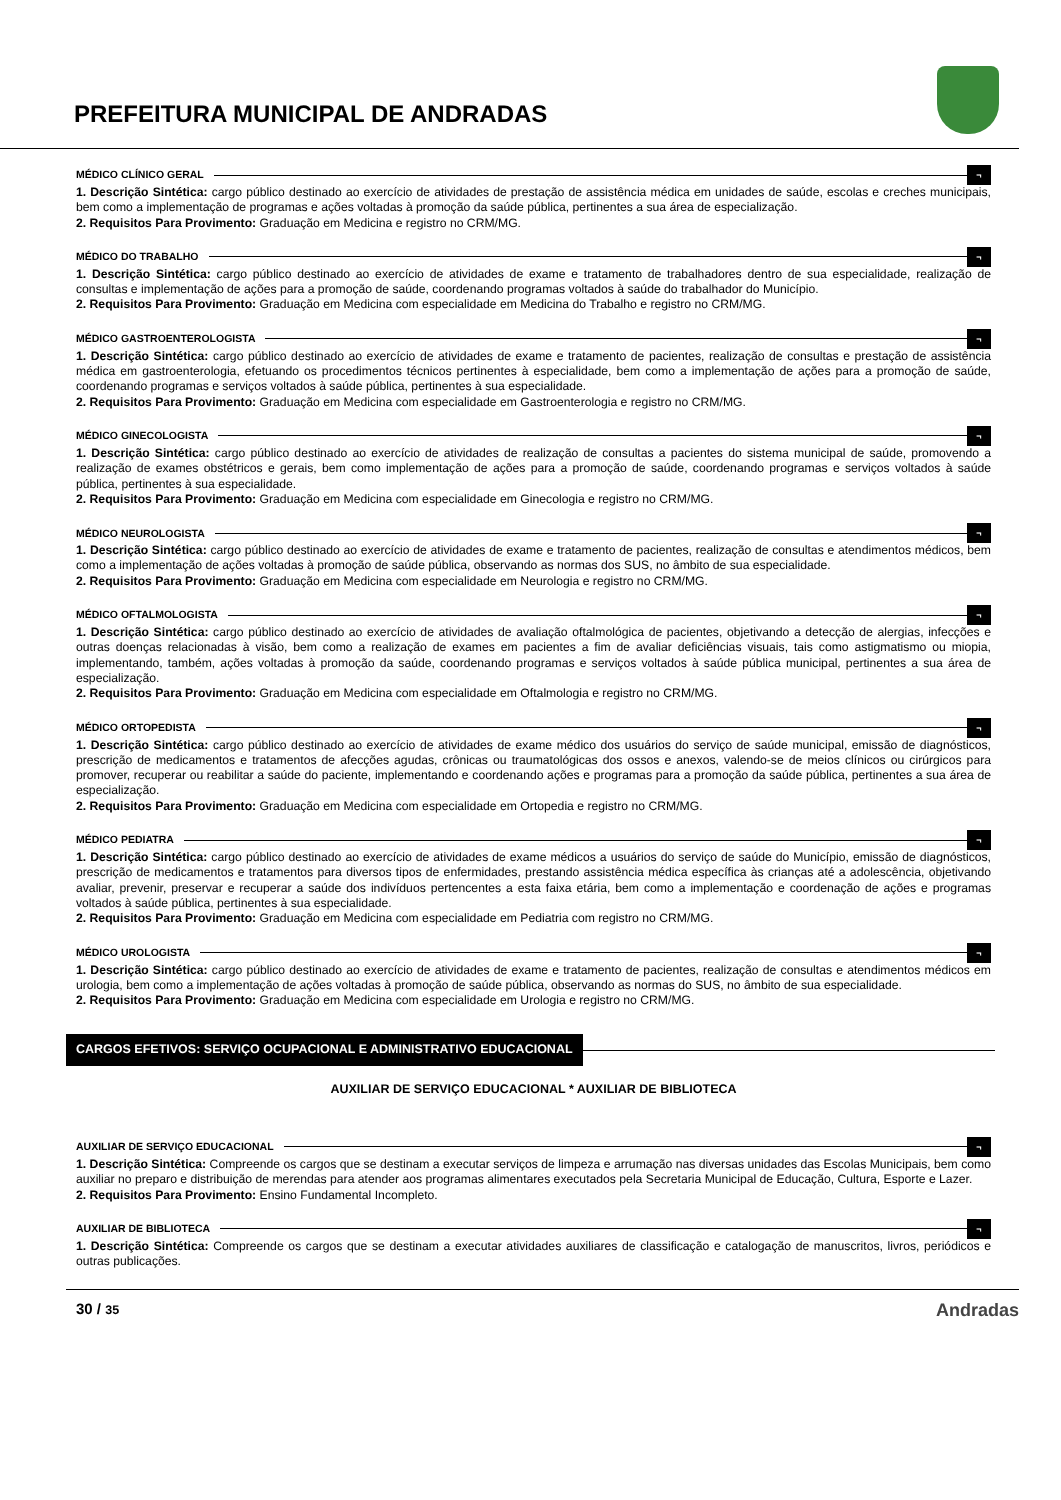PREFEITURA MUNICIPAL DE ANDRADAS
MÉDICO CLÍNICO GERAL ¬
1. Descrição Sintética: cargo público destinado ao exercício de atividades de prestação de assistência médica em unidades de saúde, escolas e creches municipais, bem como a implementação de programas e ações voltadas à promoção da saúde pública, pertinentes a sua área de especialização.
2. Requisitos Para Provimento: Graduação em Medicina e registro no CRM/MG.
MÉDICO DO TRABALHO ¬
1. Descrição Sintética: cargo público destinado ao exercício de atividades de exame e tratamento de trabalhadores dentro de sua especialidade, realização de consultas e implementação de ações para a promoção de saúde, coordenando programas voltados à saúde do trabalhador do Município.
2. Requisitos Para Provimento: Graduação em Medicina com especialidade em Medicina do Trabalho e registro no CRM/MG.
MÉDICO GASTROENTEROLOGISTA ¬
1. Descrição Sintética: cargo público destinado ao exercício de atividades de exame e tratamento de pacientes, realização de consultas e prestação de assistência médica em gastroenterologia, efetuando os procedimentos técnicos pertinentes à especialidade, bem como a implementação de ações para a promoção de saúde, coordenando programas e serviços voltados à saúde pública, pertinentes à sua especialidade.
2. Requisitos Para Provimento: Graduação em Medicina com especialidade em Gastroenterologia e registro no CRM/MG.
MÉDICO GINECOLOGISTA ¬
1. Descrição Sintética: cargo público destinado ao exercício de atividades de realização de consultas a pacientes do sistema municipal de saúde, promovendo a realização de exames obstétricos e gerais, bem como implementação de ações para a promoção de saúde, coordenando programas e serviços voltados à saúde pública, pertinentes à sua especialidade.
2. Requisitos Para Provimento: Graduação em Medicina com especialidade em Ginecologia e registro no CRM/MG.
MÉDICO NEUROLOGISTA ¬
1. Descrição Sintética: cargo público destinado ao exercício de atividades de exame e tratamento de pacientes, realização de consultas e atendimentos médicos, bem como a implementação de ações voltadas à promoção de saúde pública, observando as normas dos SUS, no âmbito de sua especialidade.
2. Requisitos Para Provimento: Graduação em Medicina com especialidade em Neurologia e registro no CRM/MG.
MÉDICO OFTALMOLOGISTA ¬
1. Descrição Sintética: cargo público destinado ao exercício de atividades de avaliação oftalmológica de pacientes, objetivando a detecção de alergias, infecções e outras doenças relacionadas à visão, bem como a realização de exames em pacientes a fim de avaliar deficiências visuais, tais como astigmatismo ou miopia, implementando, também, ações voltadas à promoção da saúde, coordenando programas e serviços voltados à saúde pública municipal, pertinentes a sua área de especialização.
2. Requisitos Para Provimento: Graduação em Medicina com especialidade em Oftalmologia e registro no CRM/MG.
MÉDICO ORTOPEDISTA ¬
1. Descrição Sintética: cargo público destinado ao exercício de atividades de exame médico dos usuários do serviço de saúde municipal, emissão de diagnósticos, prescrição de medicamentos e tratamentos de afecções agudas, crônicas ou traumatológicas dos ossos e anexos, valendo-se de meios clínicos ou cirúrgicos para promover, recuperar ou reabilitar a saúde do paciente, implementando e coordenando ações e programas para a promoção da saúde pública, pertinentes a sua área de especialização.
2. Requisitos Para Provimento: Graduação em Medicina com especialidade em Ortopedia e registro no CRM/MG.
MÉDICO PEDIATRA ¬
1. Descrição Sintética: cargo público destinado ao exercício de atividades de exame médicos a usuários do serviço de saúde do Município, emissão de diagnósticos, prescrição de medicamentos e tratamentos para diversos tipos de enfermidades, prestando assistência médica específica às crianças até a adolescência, objetivando avaliar, prevenir, preservar e recuperar a saúde dos indivíduos pertencentes a esta faixa etária, bem como a implementação e coordenação de ações e programas voltados à saúde pública, pertinentes à sua especialidade.
2. Requisitos Para Provimento: Graduação em Medicina com especialidade em Pediatria com registro no CRM/MG.
MÉDICO UROLOGISTA ¬
1. Descrição Sintética: cargo público destinado ao exercício de atividades de exame e tratamento de pacientes, realização de consultas e atendimentos médicos em urologia, bem como a implementação de ações voltadas à promoção de saúde pública, observando as normas do SUS, no âmbito de sua especialidade.
2. Requisitos Para Provimento: Graduação em Medicina com especialidade em Urologia e registro no CRM/MG.
CARGOS EFETIVOS: SERVIÇO OCUPACIONAL E ADMINISTRATIVO EDUCACIONAL
AUXILIAR DE SERVIÇO EDUCACIONAL * AUXILIAR DE BIBLIOTECA
AUXILIAR DE SERVIÇO EDUCACIONAL ¬
1. Descrição Sintética: Compreende os cargos que se destinam a executar serviços de limpeza e arrumação nas diversas unidades das Escolas Municipais, bem como auxiliar no preparo e distribuição de merendas para atender aos programas alimentares executados pela Secretaria Municipal de Educação, Cultura, Esporte e Lazer.
2. Requisitos Para Provimento: Ensino Fundamental Incompleto.
AUXILIAR DE BIBLIOTECA ¬
1. Descrição Sintética: Compreende os cargos que se destinam a executar atividades auxiliares de classificação e catalogação de manuscritos, livros, periódicos e outras publicações.
30 / 35
Andradas